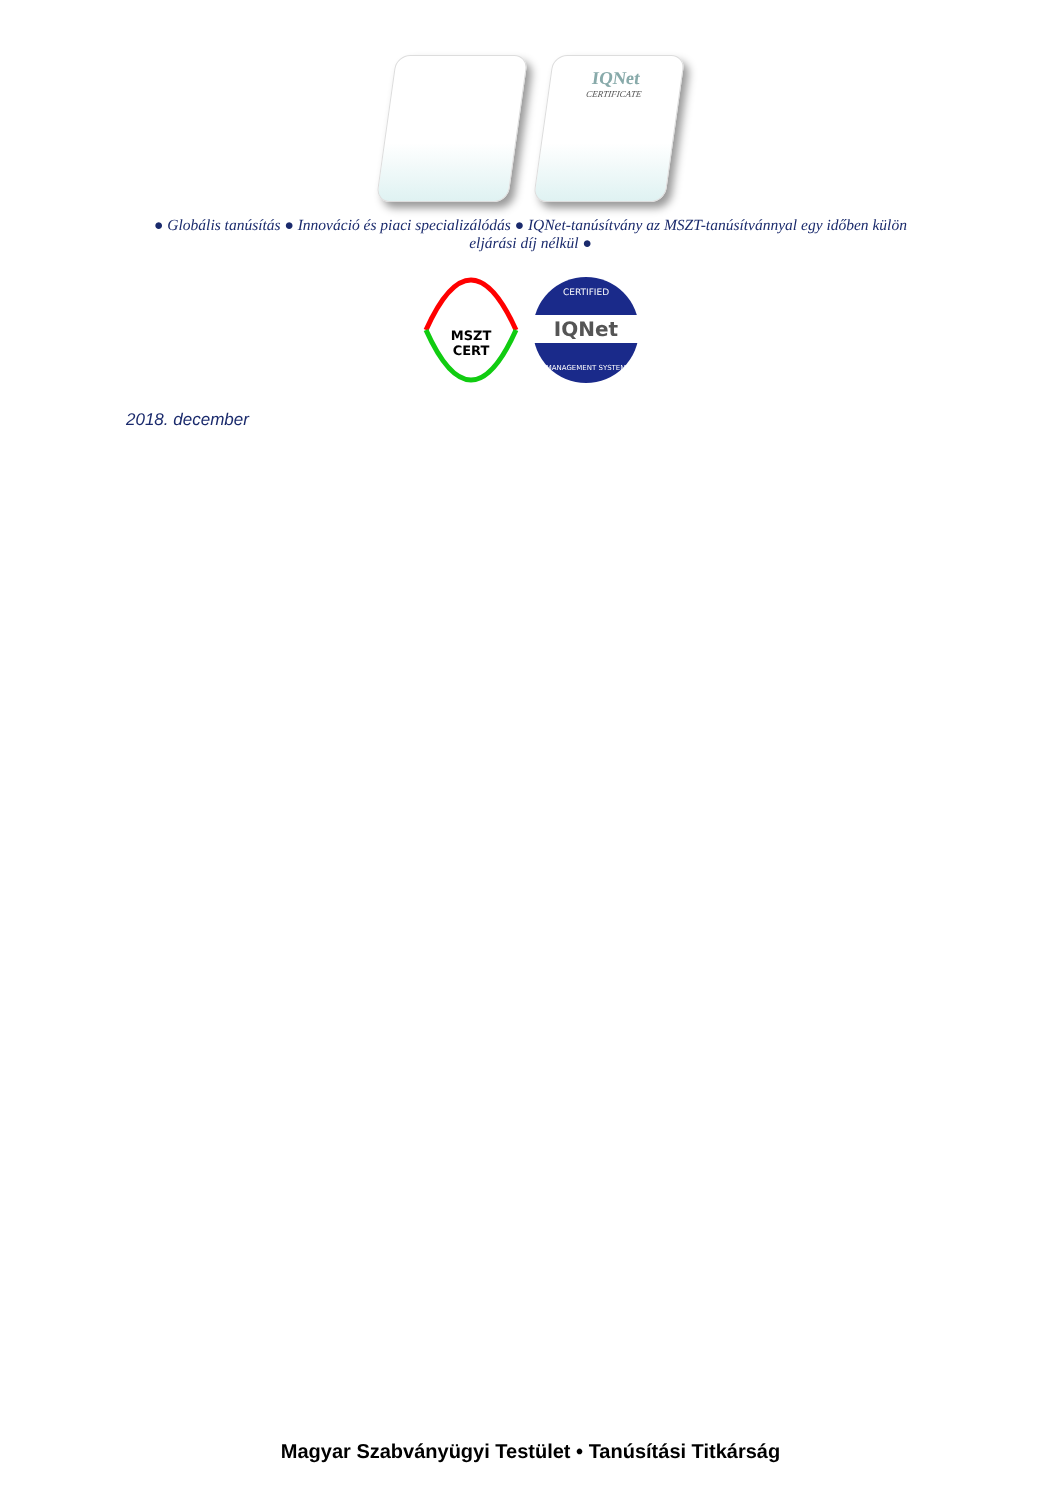IQNet
CERTIFICATE
● Globális tanúsítás ● Innováció és piaci specializálódás ● IQNet-tanúsítvány az MSZT-tanúsítvánnyal egy időben külön eljárási díj nélkül ●
MSZT
CERT
IQNet
CERTIFIED
MANAGEMENT SYSTEM
2018. december
Magyar Szabványügyi Testület • Tanúsítási Titkárság